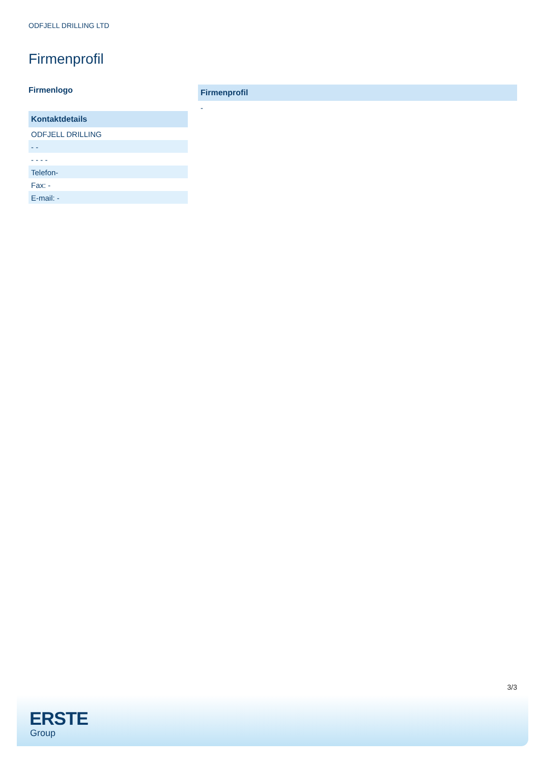ODFJELL DRILLING LTD
Firmenprofil
Firmenlogo
Kontaktdetails
ODFJELL DRILLING
- -
- - - -
Telefon-
Fax: -
E-mail: -
Firmenprofil
-
3/3
ERSTE
Group